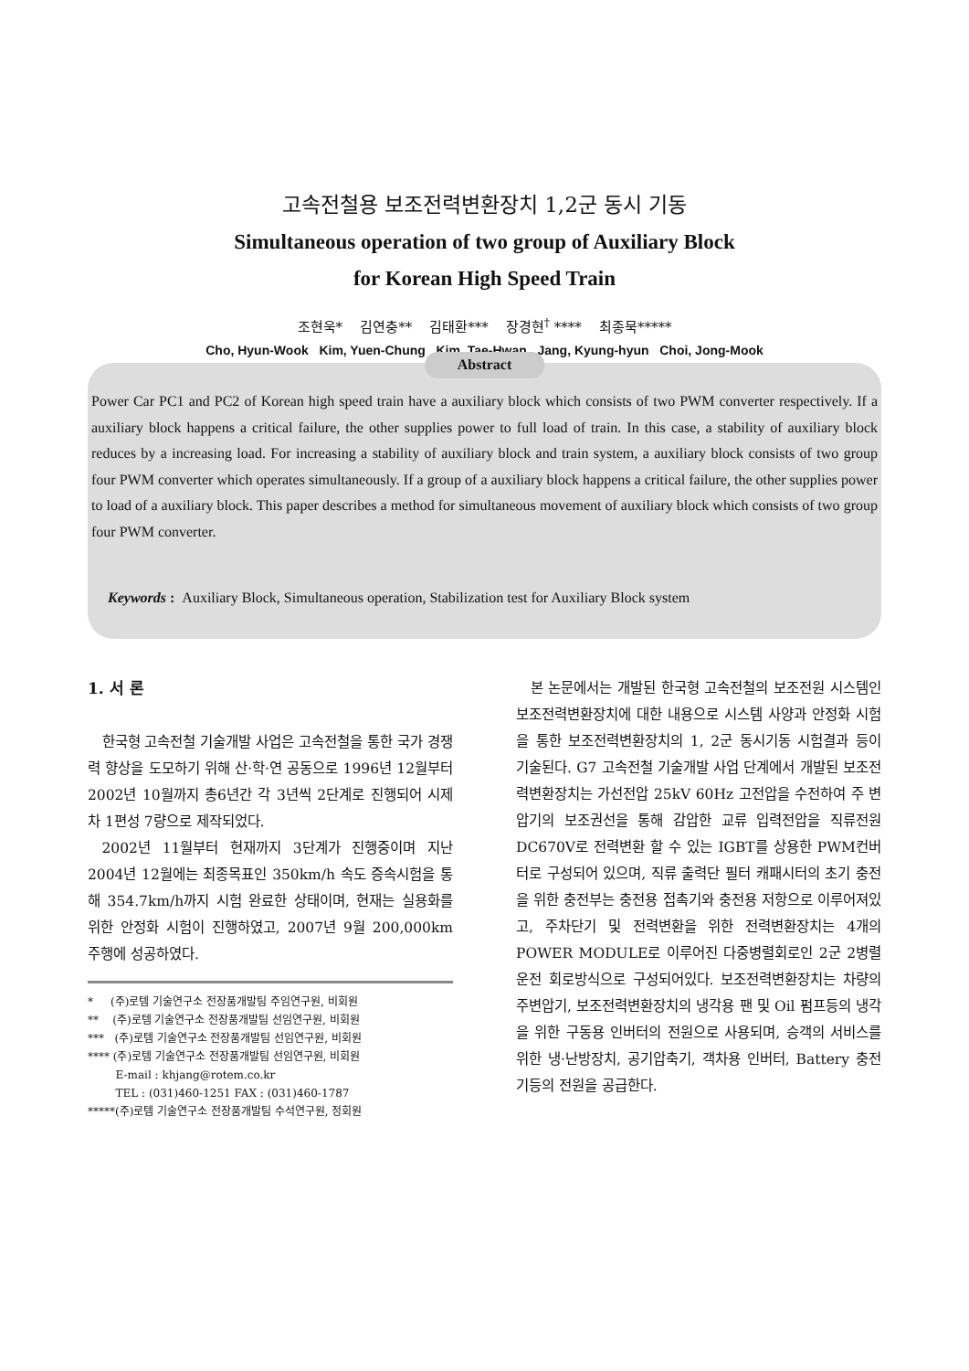고속전철용 보조전력변환장치 1,2군 동시 기동
Simultaneous operation of two group of Auxiliary Block
for Korean High Speed Train
조현욱* 김연충** 김태환*** 장경현<sup>†</sup> **** 최종묵*****
Cho, Hyun-Wook Kim, Yuen-Chung Kim, Tae-Hwan Jang, Kyung-hyun Choi, Jong-Mook
Abstract
Power Car PC1 and PC2 of Korean high speed train have a auxiliary block which consists of two PWM converter respectively. If a auxiliary block happens a critical failure, the other supplies power to full load of train. In this case, a stability of auxiliary block reduces by a increasing load. For increasing a stability of auxiliary block and train system, a auxiliary block consists of two group four PWM converter which operates simultaneously. If a group of a auxiliary block happens a critical failure, the other supplies power to load of a auxiliary block. This paper describes a method for simultaneous movement of auxiliary block which consists of two group four PWM converter.
Keywords : Auxiliary Block, Simultaneous operation, Stabilization test for Auxiliary Block system
1. 서 론
한국형 고속전철 기술개발 사업은 고속전철을 통한 국가 경쟁력 향상을 도모하기 위해 산·학·연 공동으로 1996년 12월부터 2002년 10월까지 총6년간 각 3년씩 2단계로 진행되어 시제차 1편성 7량으로 제작되었다.
2002년 11월부터 현재까지 3단계가 진행중이며 지난 2004년 12월에는 최종목표인 350km/h 속도 증속시험을 통해 354.7km/h까지 시험 완료한 상태이며, 현재는 실용화를 위한 안정화 시험이 진행하였고, 2007년 9월 200,000km 주행에 성공하였다.
* (주)로템 기술연구소 전장품개발팀 주임연구원, 비회원
** (주)로템 기술연구소 전장품개발팀 선임연구원, 비회원
*** (주)로템 기술연구소 전장품개발팀 선임연구원, 비회원
**** (주)로템 기술연구소 전장품개발팀 선임연구원, 비회원
E-mail : khjang@rotem.co.kr
TEL : (031)460-1251 FAX : (031)460-1787
*****(주)로템 기술연구소 전장품개발팀 수석연구원, 정회원
본 논문에서는 개발된 한국형 고속전철의 보조전원 시스템인 보조전력변환장치에 대한 내용으로 시스템 사양과 안정화 시험을 통한 보조전력변환장치의 1, 2군 동시기동 시험결과 등이 기술된다. G7 고속전철 기술개발 사업 단계에서 개발된 보조전력변환장치는 가선전압 25kV 60Hz 고전압을 수전하여 주 변압기의 보조권선을 통해 감압한 교류 입력전압을 직류전원 DC670V로 전력변환 할 수 있는 IGBT를 상용한 PWM컨버터로 구성되어 있으며, 직류 출력단 필터 캐패시터의 초기 충전을 위한 충전부는 충전용 접촉기와 충전용 저항으로 이루어져있고, 주차단기 및 전력변환을 위한 전력변환장치는 4개의 POWER MODULE로 이루어진 다중병렬회로인 2군 2병렬 운전 회로방식으로 구성되어있다. 보조전력변환장치는 차량의 주변압기, 보조전력변환장치의 냉각용 팬 및 Oil 펌프등의 냉각을 위한 구동용 인버터의 전원으로 사용되며, 승객의 서비스를 위한 냉·난방장치, 공기압축기, 객차용 인버터, Battery 충전기등의 전원을 공급한다.